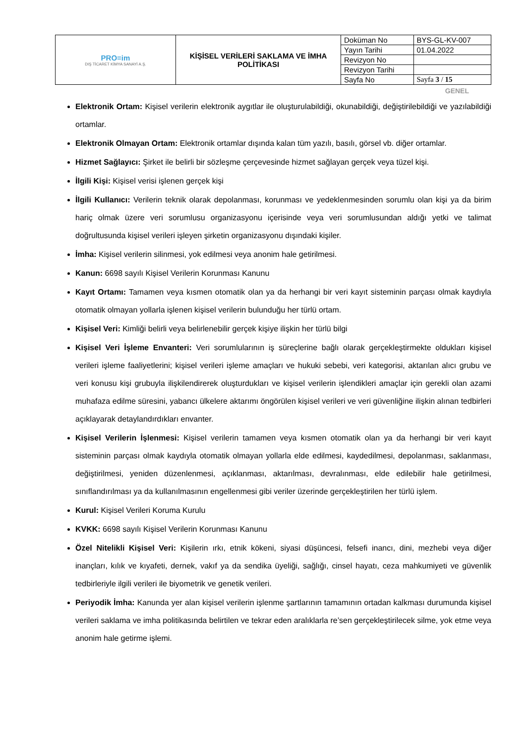| PRO≡im DIŞ TİCARET KİMYA SANAYİ A.Ş. | KİŞİSEL VERİLERİ SAKLAMA VE İMHA POLİTİKASI | Doküman No | BYS-GL-KV-007 |
| | | Yayın Tarihi | 01.04.2022 |
| | | Revizyon No | |
| | | Revizyon Tarihi | |
| | | Sayfa No | Sayfa 3 / 15 |
GENEL
Elektronik Ortam: Kişisel verilerin elektronik aygıtlar ile oluşturulabildiği, okunabildiği, değiştirilebildiği ve yazılabildiği ortamlar.
Elektronik Olmayan Ortam: Elektronik ortamlar dışında kalan tüm yazılı, basılı, görsel vb. diğer ortamlar.
Hizmet Sağlayıcı: Şirket ile belirli bir sözleşme çerçevesinde hizmet sağlayan gerçek veya tüzel kişi.
İlgili Kişi: Kişisel verisi işlenen gerçek kişi
İlgili Kullanıcı: Verilerin teknik olarak depolanması, korunması ve yedeklenmesinden sorumlu olan kişi ya da birim hariç olmak üzere veri sorumlusu organizasyonu içerisinde veya veri sorumlusundan aldığı yetki ve talimat doğrultusunda kişisel verileri işleyen şirketin organizasyonu dışındaki kişiler.
İmha: Kişisel verilerin silinmesi, yok edilmesi veya anonim hale getirilmesi.
Kanun: 6698 sayılı Kişisel Verilerin Korunması Kanunu
Kayıt Ortamı: Tamamen veya kısmen otomatik olan ya da herhangi bir veri kayıt sisteminin parçası olmak kaydıyla otomatik olmayan yollarla işlenen kişisel verilerin bulunduğu her türlü ortam.
Kişisel Veri: Kimliği belirli veya belirlenebilir gerçek kişiye ilişkin her türlü bilgi
Kişisel Veri İşleme Envanteri: Veri sorumlularının iş süreçlerine bağlı olarak gerçekleştirmekte oldukları kişisel verileri işleme faaliyetlerini; kişisel verileri işleme amaçları ve hukuki sebebi, veri kategorisi, aktarılan alıcı grubu ve veri konusu kişi grubuyla ilişkilendirerek oluşturdukları ve kişisel verilerin işlendikleri amaçlar için gerekli olan azami muhafaza edilme süresini, yabancı ülkelere aktarımı öngörülen kişisel verileri ve veri güvenliğine ilişkin alınan tedbirleri açıklayarak detaylandırdıkları envanter.
Kişisel Verilerin İşlenmesi: Kişisel verilerin tamamen veya kısmen otomatik olan ya da herhangi bir veri kayıt sisteminin parçası olmak kaydıyla otomatik olmayan yollarla elde edilmesi, kaydedilmesi, depolanması, saklanması, değiştirilmesi, yeniden düzenlenmesi, açıklanması, aktarılması, devralınması, elde edilebilir hale getirilmesi, sınıflandırılması ya da kullanılmasının engellenmesi gibi veriler üzerinde gerçekleştirilen her türlü işlem.
Kurul: Kişisel Verileri Koruma Kurulu
KVKK: 6698 sayılı Kişisel Verilerin Korunması Kanunu
Özel Nitelikli Kişisel Veri: Kişilerin ırkı, etnik kökeni, siyasi düşüncesi, felsefi inancı, dini, mezhebi veya diğer inançları, kılık ve kıyafeti, dernek, vakıf ya da sendika üyeliği, sağlığı, cinsel hayatı, ceza mahkumiyeti ve güvenlik tedbirleriyle ilgili verileri ile biyometrik ve genetik verileri.
Periyodik İmha: Kanunda yer alan kişisel verilerin işlenme şartlarının tamamının ortadan kalkması durumunda kişisel verileri saklama ve imha politikasında belirtilen ve tekrar eden aralıklarla re’sen gerçekleştirilecek silme, yok etme veya anonim hale getirme işlemi.